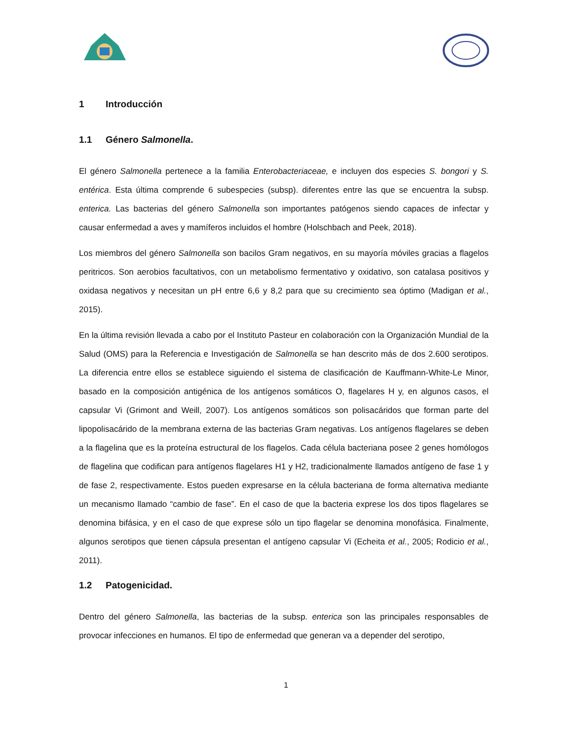1 Introducción
1.1 Género Salmonella.
El género Salmonella pertenece a la familia Enterobacteriaceae, e incluyen dos especies S. bongori y S. entérica. Esta última comprende 6 subespecies (subsp). diferentes entre las que se encuentra la subsp. enterica. Las bacterias del género Salmonella son importantes patógenos siendo capaces de infectar y causar enfermedad a aves y mamíferos incluidos el hombre (Holschbach and Peek, 2018).
Los miembros del género Salmonella son bacilos Gram negativos, en su mayoría móviles gracias a flagelos peritricos. Son aerobios facultativos, con un metabolismo fermentativo y oxidativo, son catalasa positivos y oxidasa negativos y necesitan un pH entre 6,6 y 8,2 para que su crecimiento sea óptimo (Madigan et al., 2015).
En la última revisión llevada a cabo por el Instituto Pasteur en colaboración con la Organización Mundial de la Salud (OMS) para la Referencia e Investigación de Salmonella se han descrito más de dos 2.600 serotipos. La diferencia entre ellos se establece siguiendo el sistema de clasificación de Kauffmann-White-Le Minor, basado en la composición antigénica de los antígenos somáticos O, flagelares H y, en algunos casos, el capsular Vi (Grimont and Weill, 2007). Los antígenos somáticos son polisacáridos que forman parte del lipopolisacárido de la membrana externa de las bacterias Gram negativas. Los antígenos flagelares se deben a la flagelina que es la proteína estructural de los flagelos. Cada célula bacteriana posee 2 genes homólogos de flagelina que codifican para antígenos flagelares H1 y H2, tradicionalmente llamados antígeno de fase 1 y de fase 2, respectivamente. Estos pueden expresarse en la célula bacteriana de forma alternativa mediante un mecanismo llamado “cambio de fase”. En el caso de que la bacteria exprese los dos tipos flagelares se denomina bifásica, y en el caso de que exprese sólo un tipo flagelar se denomina monofásica. Finalmente, algunos serotipos que tienen cápsula presentan el antígeno capsular Vi (Echeita et al., 2005; Rodicio et al., 2011).
1.2 Patogenicidad.
Dentro del género Salmonella, las bacterias de la subsp. enterica son las principales responsables de provocar infecciones en humanos. El tipo de enfermedad que generan va a depender del serotipo,
1